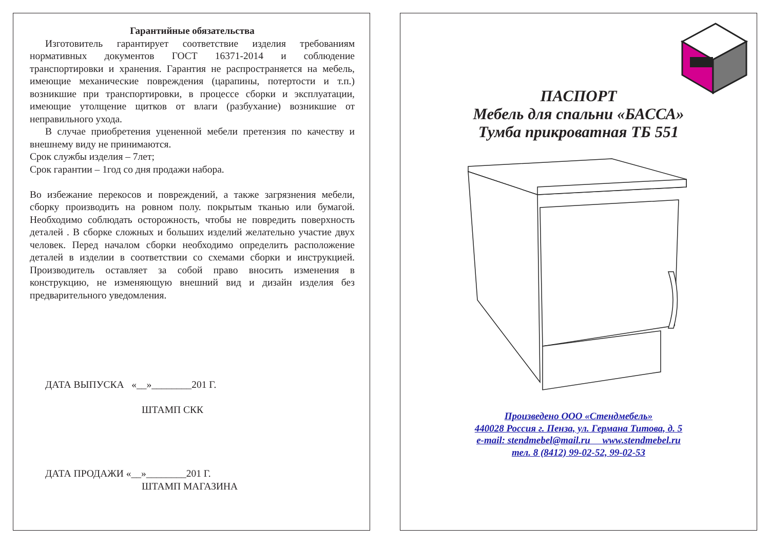Гарантийные обязательства
Изготовитель гарантирует соответствие изделия требованиям нормативных документов ГОСТ 16371-2014 и соблюдение транспортировки и хранения. Гарантия не распространяется на мебель, имеющие механические повреждения (царапины, потертости и т.п.) возникшие при транспортировки, в процессе сборки и эксплуатации, имеющие утолщение щитков от влаги (разбухание) возникшие от неправильного ухода.
В случае приобретения уцененной мебели претензия по качеству и внешнему виду не принимаются.
Срок службы изделия – 7лет;
Срок гарантии – 1год со дня продажи набора.
Во избежание перекосов и повреждений, а также загрязнения мебели, сборку производить на ровном полу. покрытым тканью или бумагой. Необходимо соблюдать осторожность, чтобы не повредить поверхность деталей . В сборке сложных и больших изделий желательно участие двух человек. Перед началом сборки необходимо определить расположение деталей в изделии в соответствии со схемами сборки и инструкцией. Производитель оставляет за собой право вносить изменения в конструкцию, не изменяющую внешний вид и дизайн изделия без предварительного уведомления.
ДАТА ВЫПУСКА «__»________201 Г.
ШТАМП СКК
ДАТА ПРОДАЖИ «__»________201 Г.
ШТАМП МАГАЗИНА
ПАСПОРТ
Мебель для спальни «БАССА»
Тумба прикроватная ТБ 551
Произведено ООО «Стендмебель»
440028 Россия г. Пенза, ул. Германа Титова, д. 5
e-mail: stendmebel@mail.ru www.stendmebel.ru
тел. 8 (8412) 99-02-52, 99-02-53